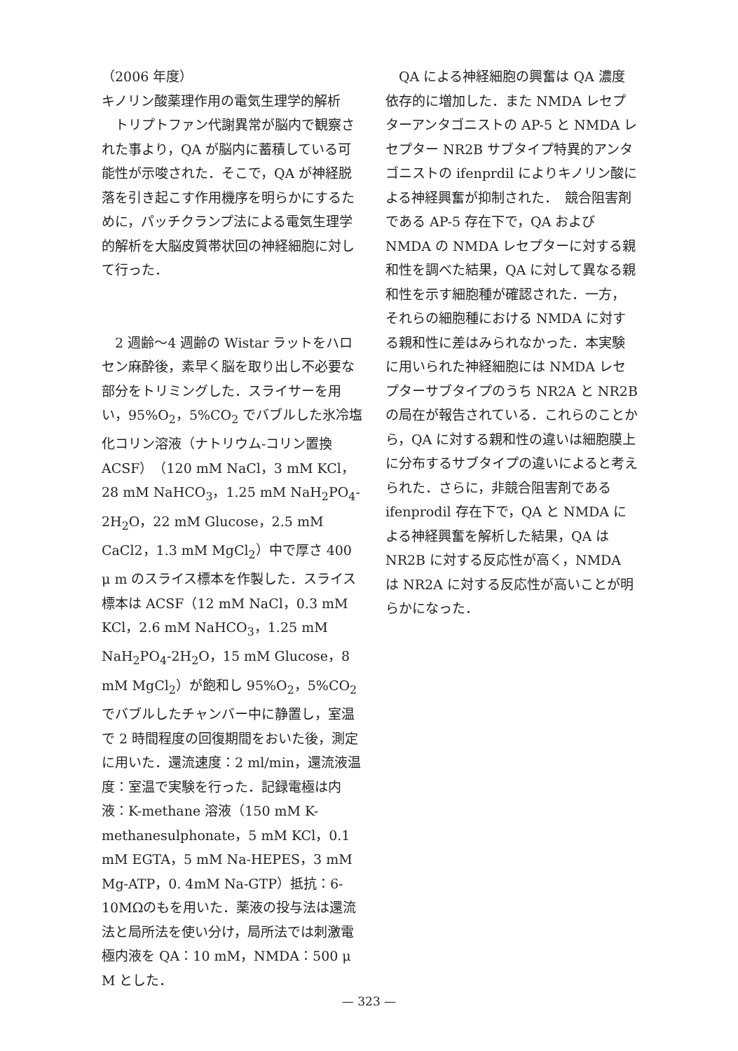（2006 年度）
キノリン酸薬理作用の電気生理学的解析
　トリプトファン代謝異常が脳内で観察された事より，QA が脳内に蓄積している可能性が示唆された．そこで，QA が神経脱落を引き起こす作用機序を明らかにするために，パッチクランプ法による電気生理学的解析を大脳皮質帯状回の神経細胞に対して行った．
　2 週齢～4 週齢の Wistar ラットをハロセン麻酔後，素早く脳を取り出し不必要な部分をトリミングした．スライサーを用い，95%O<sub>2</sub>，5%CO<sub>2</sub> でバブルした氷冷塩化コリン溶液（ナトリウム-コリン置換 ACSF）（120 mM NaCl，3 mM KCl，28 mM NaHCO<sub>3</sub>，1.25 mM NaH<sub>2</sub>PO<sub>4</sub>-2H<sub>2</sub>O，22 mM Glucose，2.5 mM CaCl2，1.3 mM MgCl<sub>2</sub>）中で厚さ 400 μ m のスライス標本を作製した．スライス標本は ACSF（12 mM NaCl，0.3 mM KCl，2.6 mM NaHCO<sub>3</sub>，1.25 mM NaH<sub>2</sub>PO<sub>4</sub>-2H<sub>2</sub>O，15 mM Glucose，8 mM MgCl<sub>2</sub>）が飽和し 95%O<sub>2</sub>，5%CO<sub>2</sub> でバブルしたチャンバー中に静置し，室温で 2 時間程度の回復期間をおいた後，測定に用いた．還流速度：2 ml/min，還流液温度：室温で実験を行った．記録電極は内液：K-methane 溶液（150 mM K-methanesulphonate，5 mM KCl，0.1 mM EGTA，5 mM Na-HEPES，3 mM Mg-ATP，0. 4mM Na-GTP）抵抗：6-10MΩのもを用いた．薬液の投与法は還流法と局所法を使い分け，局所法では刺激電極内液を QA：10 mM，NMDA：500 μ M とした．
　QA による神経細胞の興奮は QA 濃度依存的に増加した．また NMDA レセプターアンタゴニストの AP-5 と NMDA レセプター NR2B サブタイプ特異的アンタゴニストの ifenprdil によりキノリン酸による神経興奮が抑制された．　競合阻害剤である AP-5 存在下で，QA および NMDA の NMDA レセプターに対する親和性を調べた結果，QA に対して異なる親和性を示す細胞種が確認された．一方，それらの細胞種における NMDA に対する親和性に差はみられなかった．本実験に用いられた神経細胞には NMDA レセプターサブタイプのうち NR2A と NR2B の局在が報告されている．これらのことから，QA に対する親和性の違いは細胞膜上に分布するサブタイプの違いによると考えられた．さらに，非競合阻害剤である ifenprodil 存在下で，QA と NMDA による神経興奮を解析した結果，QA は NR2B に対する反応性が高く，NMDA は NR2A に対する反応性が高いことが明らかになった．
— 323 —